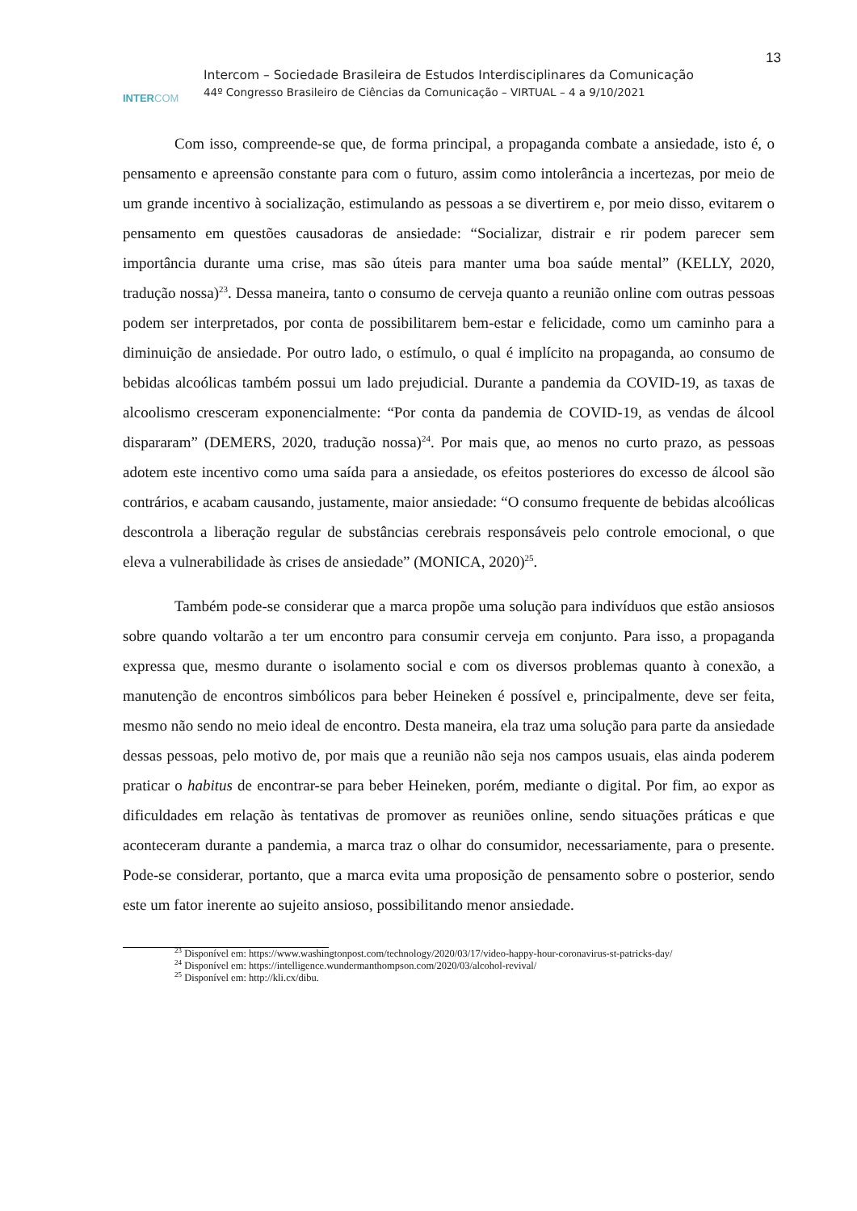13
INTERCOM
Intercom – Sociedade Brasileira de Estudos Interdisciplinares da Comunicação
44º Congresso Brasileiro de Ciências da Comunicação – VIRTUAL – 4 a 9/10/2021
Com isso, compreende-se que, de forma principal, a propaganda combate a ansiedade, isto é, o pensamento e apreensão constante para com o futuro, assim como intolerância a incertezas, por meio de um grande incentivo à socialização, estimulando as pessoas a se divertirem e, por meio disso, evitarem o pensamento em questões causadoras de ansiedade: “Socializar, distrair e rir podem parecer sem importância durante uma crise, mas são úteis para manter uma boa saúde mental” (KELLY, 2020, tradução nossa)<sup>23</sup>. Dessa maneira, tanto o consumo de cerveja quanto a reunião online com outras pessoas podem ser interpretados, por conta de possibilitarem bem-estar e felicidade, como um caminho para a diminuição de ansiedade. Por outro lado, o estímulo, o qual é implícito na propaganda, ao consumo de bebidas alcoólicas também possui um lado prejudicial. Durante a pandemia da COVID-19, as taxas de alcoolismo cresceram exponencialmente: “Por conta da pandemia de COVID-19, as vendas de álcool dispararam” (DEMERS, 2020, tradução nossa)<sup>24</sup>. Por mais que, ao menos no curto prazo, as pessoas adotem este incentivo como uma saída para a ansiedade, os efeitos posteriores do excesso de álcool são contrários, e acabam causando, justamente, maior ansiedade: “O consumo frequente de bebidas alcoólicas descontrola a liberação regular de substâncias cerebrais responsáveis pelo controle emocional, o que eleva a vulnerabilidade às crises de ansiedade” (MONICA, 2020)<sup>25</sup>.
Também pode-se considerar que a marca propõe uma solução para indivíduos que estão ansiosos sobre quando voltarão a ter um encontro para consumir cerveja em conjunto. Para isso, a propaganda expressa que, mesmo durante o isolamento social e com os diversos problemas quanto à conexão, a manutenção de encontros simbólicos para beber Heineken é possível e, principalmente, deve ser feita, mesmo não sendo no meio ideal de encontro. Desta maneira, ela traz uma solução para parte da ansiedade dessas pessoas, pelo motivo de, por mais que a reunião não seja nos campos usuais, elas ainda poderem praticar o habitus de encontrar-se para beber Heineken, porém, mediante o digital. Por fim, ao expor as dificuldades em relação às tentativas de promover as reuniões online, sendo situações práticas e que aconteceram durante a pandemia, a marca traz o olhar do consumidor, necessariamente, para o presente. Pode-se considerar, portanto, que a marca evita uma proposição de pensamento sobre o posterior, sendo este um fator inerente ao sujeito ansioso, possibilitando menor ansiedade.
<sup>23</sup> Disponível em: https://www.washingtonpost.com/technology/2020/03/17/video-happy-hour-coronavirus-st-patricks-day/
<sup>24</sup> Disponível em: https://intelligence.wundermanthompson.com/2020/03/alcohol-revival/
<sup>25</sup> Disponível em: http://kli.cx/dibu.